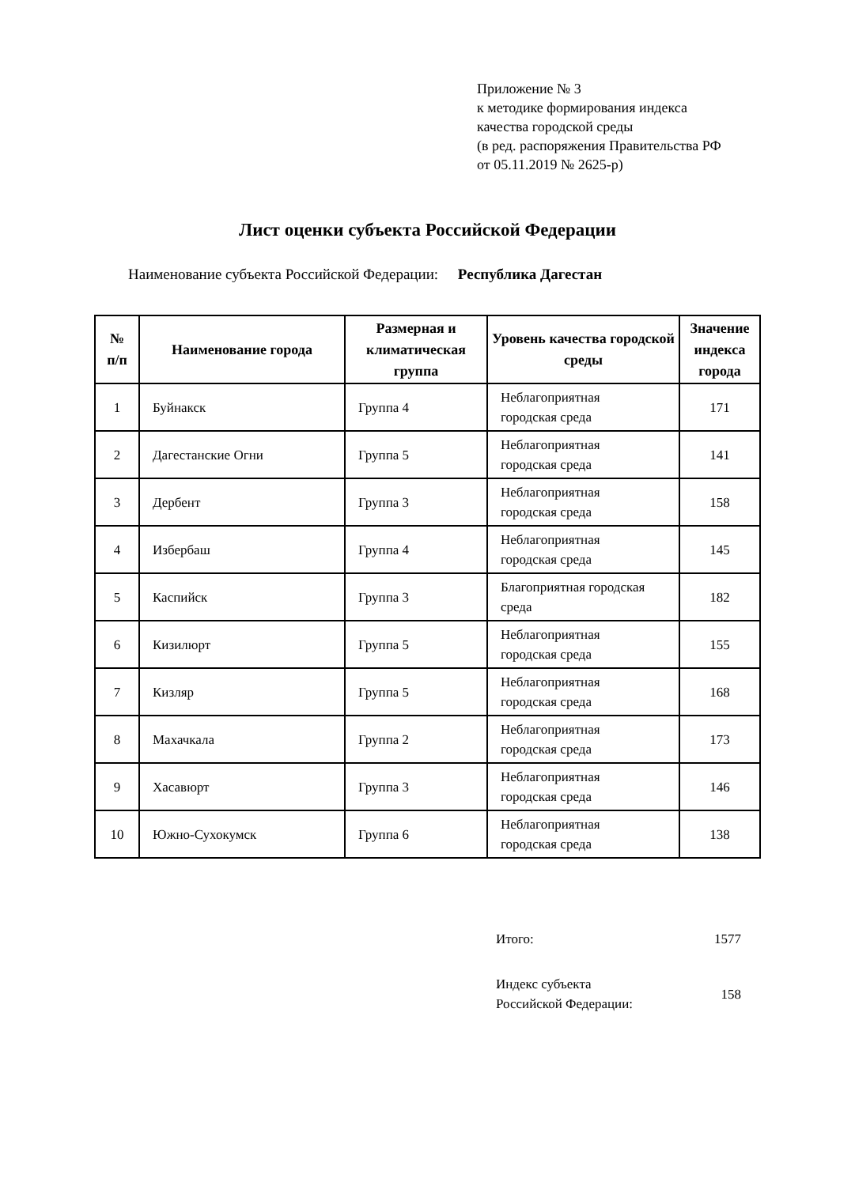Приложение № 3
к методике формирования индекса
качества городской среды
(в ред. распоряжения Правительства РФ
от 05.11.2019 № 2625-р)
Лист оценки субъекта Российской Федерации
Наименование субъекта Российской Федерации: Республика Дагестан
| № п/п | Наименование города | Размерная и климатическая группа | Уровень качества городской среды | Значение индекса города |
| --- | --- | --- | --- | --- |
| 1 | Буйнакск | Группа 4 | Неблагоприятная городская среда | 171 |
| 2 | Дагестанские Огни | Группа 5 | Неблагоприятная городская среда | 141 |
| 3 | Дербент | Группа 3 | Неблагоприятная городская среда | 158 |
| 4 | Избербаш | Группа 4 | Неблагоприятная городская среда | 145 |
| 5 | Каспийск | Группа 3 | Благоприятная городская среда | 182 |
| 6 | Кизилюрт | Группа 5 | Неблагоприятная городская среда | 155 |
| 7 | Кизляр | Группа 5 | Неблагоприятная городская среда | 168 |
| 8 | Махачкала | Группа 2 | Неблагоприятная городская среда | 173 |
| 9 | Хасавюрт | Группа 3 | Неблагоприятная городская среда | 146 |
| 10 | Южно-Сухокумск | Группа 6 | Неблагоприятная городская среда | 138 |
Итого: 1577
Индекс субъекта
Российской Федерации: 158